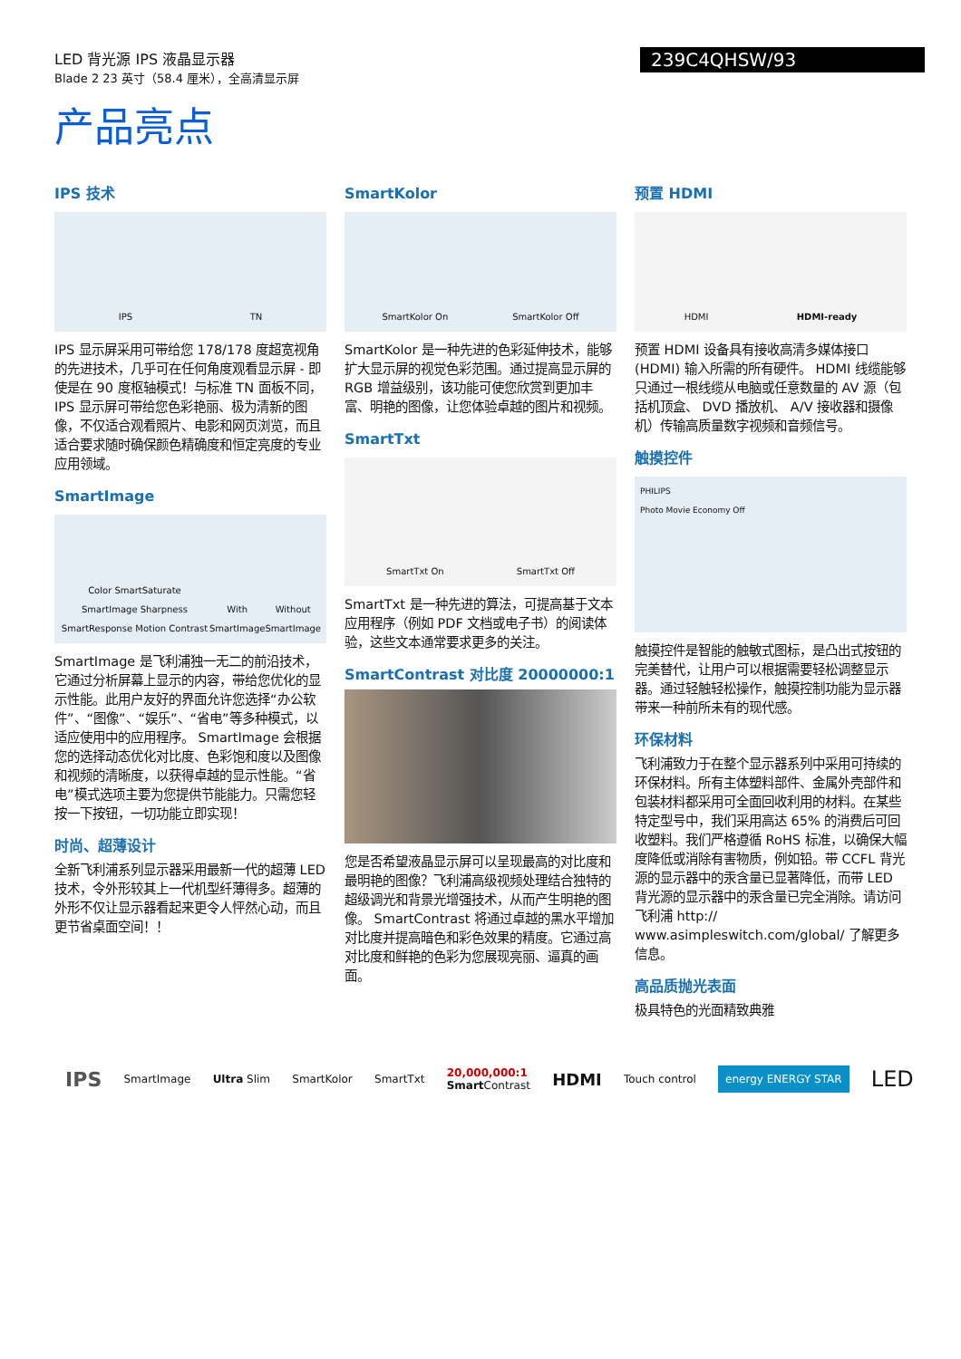LED 背光源 IPS 液晶显示器
Blade 2 23 英寸（58.4 厘米），全高清显示屏
239C4QHSW/93
产品亮点
IPS 技术
IPS TN
IPS 显示屏采用可带给您 178/178 度超宽视角的先进技术，几乎可在任何角度观看显示屏 - 即使是在 90 度枢轴模式！与标准 TN 面板不同， IPS 显示屏可带给您色彩艳丽、极为清新的图像，不仅适合观看照片、电影和网页浏览，而且适合要求随时确保颜色精确度和恒定亮度的专业应用领域。
SmartImage
Color SmartSaturate SmartImage Sharpness SmartResponse Motion Contrast With SmartImage Without SmartImage
SmartImage 是飞利浦独一无二的前沿技术，它通过分析屏幕上显示的内容，带给您优化的显示性能。此用户友好的界面允许您选择“办公软件”、“图像”、“娱乐”、“省电”等多种模式，以适应使用中的应用程序。 SmartImage 会根据您的选择动态优化对比度、色彩饱和度以及图像和视频的清晰度，以获得卓越的显示性能。“省电”模式选项主要为您提供节能能力。只需您轻按一下按钮，一切功能立即实现！
时尚、超薄设计
全新飞利浦系列显示器采用最新一代的超薄 LED 技术，令外形较其上一代机型纤薄得多。超薄的外形不仅让显示器看起来更令人怦然心动，而且更节省桌面空间！！
SmartKolor
SmartKolor On SmartKolor Off
SmartKolor 是一种先进的色彩延伸技术，能够扩大显示屏的视觉色彩范围。通过提高显示屏的 RGB 增益级别，该功能可使您欣赏到更加丰富、明艳的图像，让您体验卓越的图片和视频。
SmartTxt
SmartTxt On SmartTxt Off
SmartTxt 是一种先进的算法，可提高基于文本应用程序（例如 PDF 文档或电子书）的阅读体验，这些文本通常要求更多的关注。
SmartContrast 对比度 20000000:1
您是否希望液晶显示屏可以呈现最高的对比度和最明艳的图像？飞利浦高级视频处理结合独特的超级调光和背景光增强技术，从而产生明艳的图像。 SmartContrast 将通过卓越的黑水平增加对比度并提高暗色和彩色效果的精度。它通过高对比度和鲜艳的色彩为您展现亮丽、逼真的画面。
预置 HDMI
HDMI HDMI-ready
预置 HDMI 设备具有接收高清多媒体接口 (HDMI) 输入所需的所有硬件。 HDMI 线缆能够只通过一根线缆从电脑或任意数量的 AV 源（包括机顶盒、 DVD 播放机、 A/V 接收器和摄像机）传输高质量数字视频和音频信号。
触摸控件
PHILIPS
Photo Movie Economy Off
触摸控件是智能的触敏式图标，是凸出式按钮的完美替代，让用户可以根据需要轻松调整显示器。通过轻触轻松操作，触摸控制功能为显示器带来一种前所未有的现代感。
环保材料
飞利浦致力于在整个显示器系列中采用可持续的环保材料。所有主体塑料部件、金属外壳部件和包装材料都采用可全面回收利用的材料。在某些特定型号中，我们采用高达 65% 的消费后可回收塑料。我们严格遵循 RoHS 标准，以确保大幅度降低或消除有害物质，例如铅。带 CCFL 背光源的显示器中的汞含量已显著降低，而带 LED 背光源的显示器中的汞含量已完全消除。请访问飞利浦 http:// www.asimpleswitch.com/global/ 了解更多信息。
高品质抛光表面
极具特色的光面精致典雅
IPS SmartImage Ultra Slim SmartKolor SmartTxt 20,000,000:1
Smart Contrast HDMI Touch control energy ENERGY STAR LED